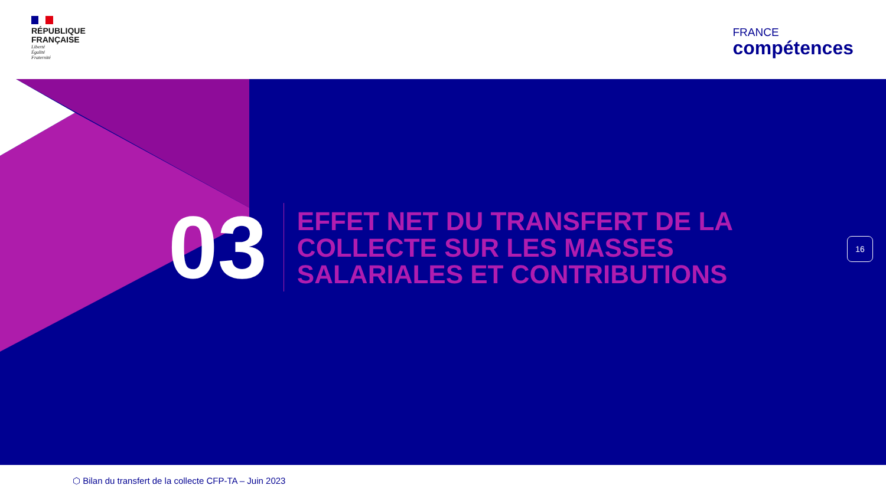RÉPUBLIQUE
FRANÇAISE
Liberté
Égalité
Fraternité
FRANCE
compétences
03
EFFET NET DU TRANSFERT DE LA
COLLECTE SUR LES MASSES
SALARIALES ET CONTRIBUTIONS
16
⬡ Bilan du transfert de la collecte CFP-TA – Juin 2023